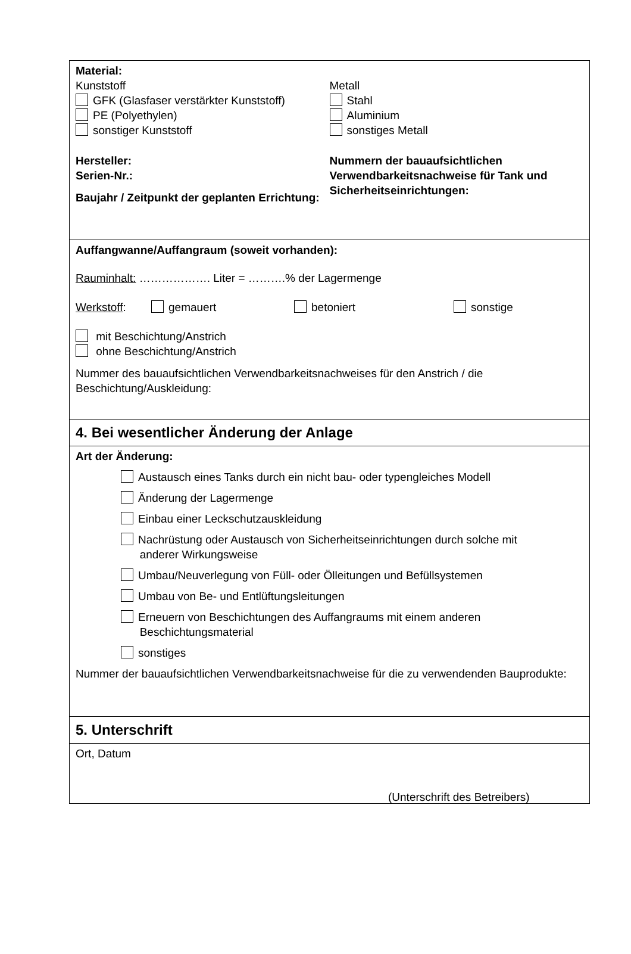Material:
Kunststoff
GFK (Glasfaser verstärkter Kunststoff)
PE (Polyethylen)
sonstiger Kunststoff
Hersteller:
Serien-Nr.:
Baujahr / Zeitpunkt der geplanten Errichtung:
Metall
Stahl
Aluminium
sonstiges Metall
Nummern der bauaufsichtlichen Verwendbarkeitsnachweise für Tank und Sicherheitseinrichtungen:
Auffangwanne/Auffangraum (soweit vorhanden):
Rauminhalt: ………………. Liter = ……….% der Lagermenge
Werkstoff: gemauert betoniert sonstige
mit Beschichtung/Anstrich
ohne Beschichtung/Anstrich
Nummer des bauaufsichtlichen Verwendbarkeitsnachweises für den Anstrich / die Beschichtung/Auskleidung:
4. Bei wesentlicher Änderung der Anlage
Art der Änderung:
Austausch eines Tanks durch ein nicht bau- oder typengleiches Modell
Änderung der Lagermenge
Einbau einer Leckschutzauskleidung
Nachrüstung oder Austausch von Sicherheitseinrichtungen durch solche mit
anderer Wirkungsweise
Umbau/Neuverlegung von Füll- oder Ölleitungen und Befüllsystemen
Umbau von Be- und Entlüftungsleitungen
Erneuern von Beschichtungen des Auffangraums mit einem anderen
Beschichtungsmaterial
sonstiges
Nummer der bauaufsichtlichen Verwendbarkeitsnachweise für die zu verwendenden Bauprodukte:
5. Unterschrift
Ort, Datum
(Unterschrift des Betreibers)